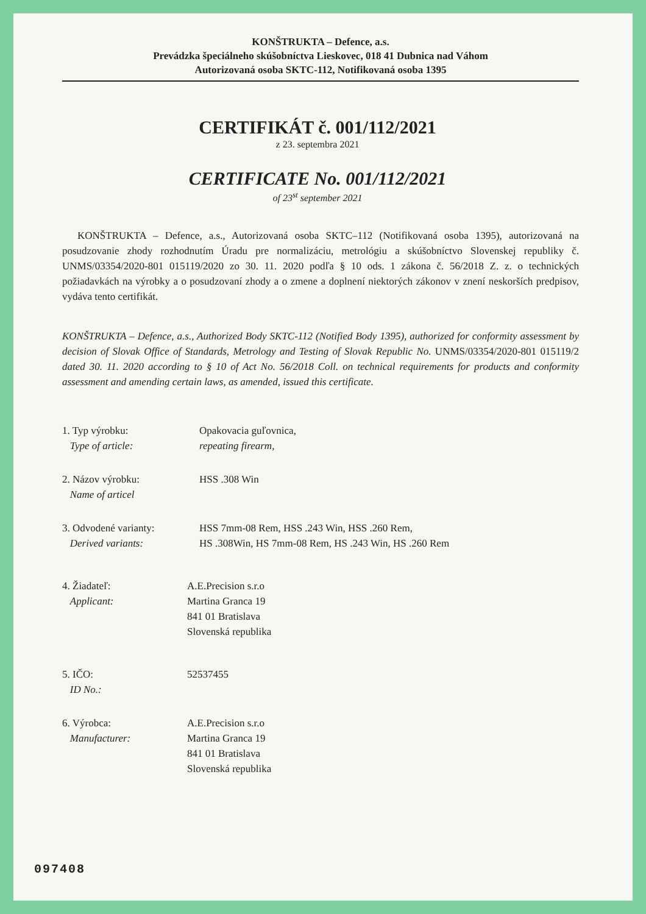KONŠTRUKTA – Defence, a.s.
Prevádzka špeciálneho skúšobníctva Lieskovec, 018 41 Dubnica nad Váhom
Autorizovaná osoba SKTC-112, Notifikovaná osoba 1395
CERTIFIKÁT č. 001/112/2021
z 23. septembra 2021
CERTIFICATE No. 001/112/2021
of 23<sup>st</sup> september 2021
KONŠTRUKTA – Defence, a.s., Autorizovaná osoba SKTC–112 (Notifikovaná osoba 1395), autorizovaná na posudzovanie zhody rozhodnutím Úradu pre normalizáciu, metrológiu a skúšobníctvo Slovenskej republiky č. UNMS/03354/2020-801 015119/2020 zo 30. 11. 2020 podľa § 10 ods. 1 zákona č. 56/2018 Z. z. o technických požiadavkách na výrobky a o posudzovaní zhody a o zmene a doplnení niektorých zákonov v znení neskorších predpisov, vydáva tento certifikát.
KONŠTRUKTA – Defence, a.s., Authorized Body SKTC-112 (Notified Body 1395), authorized for conformity assessment by decision of Slovak Office of Standards, Metrology and Testing of Slovak Republic No. UNMS/03354/2020-801 015119/2 dated 30. 11. 2020 according to § 10 of Act No. 56/2018 Coll. on technical requirements for products and conformity assessment and amending certain laws, as amended, issued this certificate.
1. Typ výrobku:
Type of article:
Opakovacia guľovnica,
repeating firearm,
2. Názov výrobku:
Name of articel
HSS .308 Win
3. Odvodené varianty:
Derived variants:
HSS 7mm-08 Rem, HSS .243 Win, HSS .260 Rem,
HS .308Win, HS 7mm-08 Rem, HS .243 Win, HS .260 Rem
4. Žiadateľ:
Applicant:
A.E.Precision s.r.o
Martina Granca 19
841 01 Bratislava
Slovenská republika
5. IČO:
ID No.:
52537455
6. Výrobca:
Manufacturer:
A.E.Precision s.r.o
Martina Granca 19
841 01 Bratislava
Slovenská republika
097408